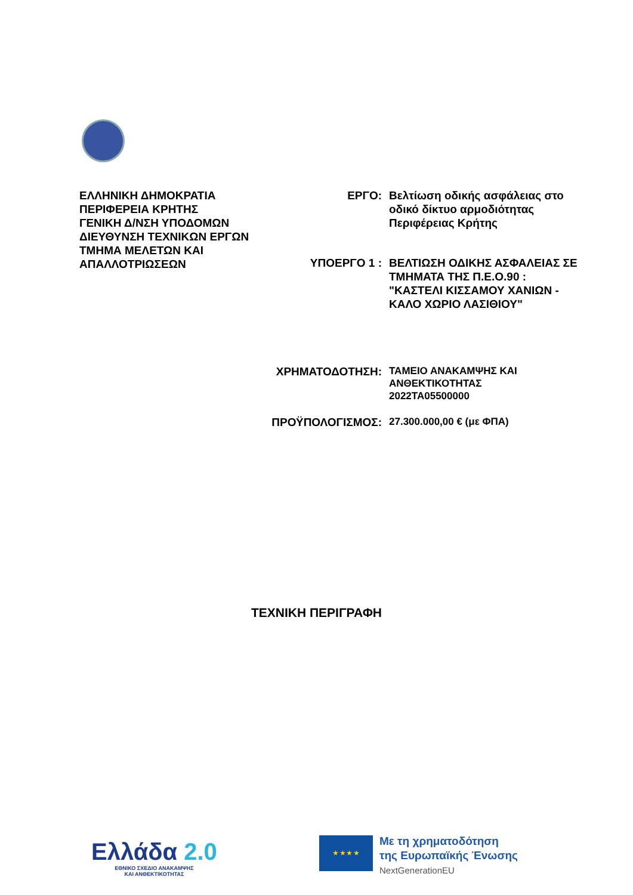ΕΛΛΗΝΙΚΗ ΔΗΜΟΚΡΑΤΙΑ
ΠΕΡΙΦΕΡΕΙΑ ΚΡΗΤΗΣ
ΓΕΝΙΚΗ Δ/ΝΣΗ ΥΠΟΔΟΜΩΝ
ΔΙΕΥΘΥΝΣΗ ΤΕΧΝΙΚΩΝ ΕΡΓΩΝ
ΤΜΗΜΑ ΜΕΛΕΤΩΝ ΚΑΙ
ΑΠΑΛΛΟΤΡΙΩΣΕΩΝ
ΕΡΓΟ: Βελτίωση οδικής ασφάλειας στο οδικό δίκτυο αρμοδιότητας Περιφέρειας Κρήτης
ΥΠΟΕΡΓΟ 1 : ΒΕΛΤΙΩΣΗ ΟΔΙΚΗΣ ΑΣΦΑΛΕΙΑΣ ΣΕ ΤΜΗΜΑΤΑ ΤΗΣ Π.Ε.Ο.90 : "ΚΑΣΤΕΛΙ ΚΙΣΣΑΜΟΥ ΧΑΝΙΩΝ - ΚΑΛΟ ΧΩΡΙΟ ΛΑΣΙΘΙΟΥ"
ΧΡΗΜΑΤΟΔΟΤΗΣΗ:
ΤΑΜΕΙΟ ΑΝΑΚΑΜΨΗΣ ΚΑΙ ΑΝΘΕΚΤΙΚΟΤΗΤΑΣ
2022ΤΑ05500000
ΠΡΟΫΠΟΛΟΓΙΣΜΟΣ:
27.300.000,00 € (με ΦΠΑ)
ΤΕΧΝΙΚΗ ΠΕΡΙΓΡΑΦΗ
Ελλάδα 2.0
ΕΘΝΙΚΟ ΣΧΕΔΙΟ ΑΝΑΚΑΜΨΗΣ
ΚΑΙ ΑΝΘΕΚΤΙΚΟΤΗΤΑΣ
★ ★ ★ ★
Με τη χρηματοδότηση
της Ευρωπαϊκής Ένωσης
NextGenerationEU